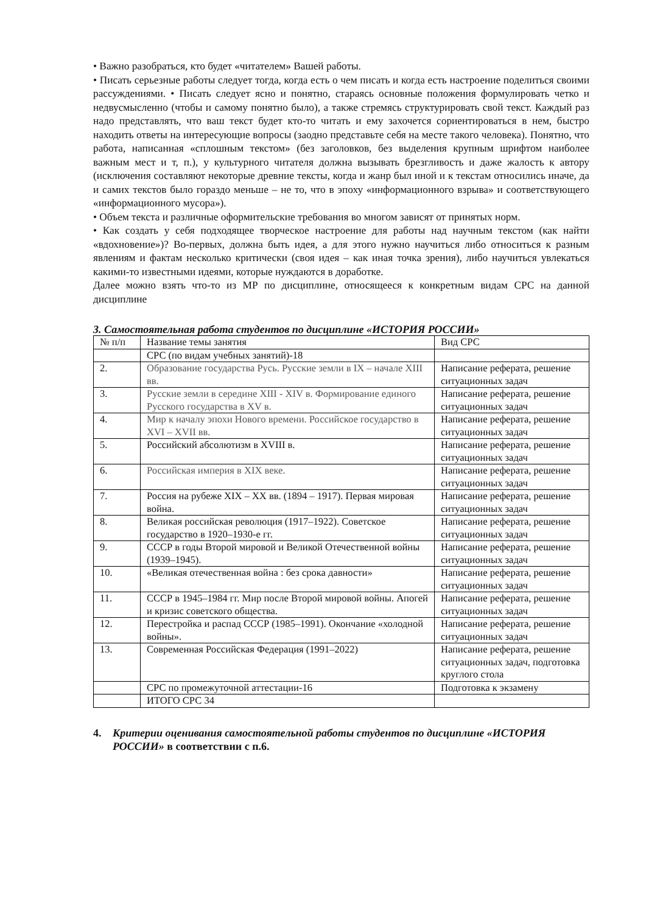• Важно разобраться, кто будет «читателем» Вашей работы.
• Писать серьезные работы следует тогда, когда есть о чем писать и когда есть настроение поделиться своими рассуждениями. • Писать следует ясно и понятно, стараясь основные положения формулировать четко и недвусмысленно (чтобы и самому понятно было), а также стремясь структурировать свой текст. Каждый раз надо представлять, что ваш текст будет кто-то читать и ему захочется сориентироваться в нем, быстро находить ответы на интересующие вопросы (заодно представьте себя на месте такого человека). Понятно, что работа, написанная «сплошным текстом» (без заголовков, без выделения крупным шрифтом наиболее важным мест и т, п.), у культурного читателя должна вызывать брезгливость и даже жалость к автору (исключения составляют некоторые древние тексты, когда и жанр был иной и к текстам относились иначе, да и самих текстов было гораздо меньше – не то, что в эпоху «информационного взрыва» и соответствующего «информационного мусора»).
• Объем текста и различные оформительские требования во многом зависят от принятых норм.
• Как создать у себя подходящее творческое настроение для работы над научным текстом (как найти «вдохновение»)? Во-первых, должна быть идея, а для этого нужно научиться либо относиться к разным явлениям и фактам несколько критически (своя идея – как иная точка зрения), либо научиться увлекаться какими-то известными идеями, которые нуждаются в доработке.
Далее можно взять что-то из МР по дисциплине, относящееся к конкретным видам СРС на данной дисциплине
3. Самостоятельная работа студентов по дисциплине «ИСТОРИЯ РОССИИ»
| № п/п | Название темы занятия | Вид СРС |
| | СРС (по видам учебных занятий)-18 | |
| 2. | Образование государства Русь. Русские земли в IX – начале XIII вв. | Написание реферата, решение ситуационных задач |
| 3. | Русские земли в середине XIII - XIV в. Формирование единого Русского государства в XV в. | Написание реферата, решение ситуационных задач |
| 4. | Мир к началу эпохи Нового времени. Российское государство в XVI – XVII вв. | Написание реферата, решение ситуационных задач |
| 5. | Российский абсолютизм в XVIII в. | Написание реферата, решение ситуационных задач |
| 6. | Российская империя в XIX веке. | Написание реферата, решение ситуационных задач |
| 7. | Россия на рубеже XIX – XX вв. (1894 – 1917). Первая мировая война. | Написание реферата, решение ситуационных задач |
| 8. | Великая российская революция (1917–1922). Советское государство в 1920–1930-е гг. | Написание реферата, решение ситуационных задач |
| 9. | СССР в годы Второй мировой и Великой Отечественной войны (1939–1945). | Написание реферата, решение ситуационных задач |
| 10. | «Великая отечественная война : без срока давности» | Написание реферата, решение ситуационных задач |
| 11. | СССР в 1945–1984 гг. Мир после Второй мировой войны. Апогей и кризис советского общества. | Написание реферата, решение ситуационных задач |
| 12. | Перестройка и распад СССР (1985–1991). Окончание «холодной войны». | Написание реферата, решение ситуационных задач |
| 13. | Современная Российская Федерация (1991–2022) | Написание реферата, решение ситуационных задач, подготовка круглого стола |
| | СРС по промежуточной аттестации-16 | Подготовка к экзамену |
| | ИТОГО СРС 34 | |
4. Критерии оценивания самостоятельной работы студентов по дисциплине «ИСТОРИЯ РОССИИ» в соответствии с п.6.